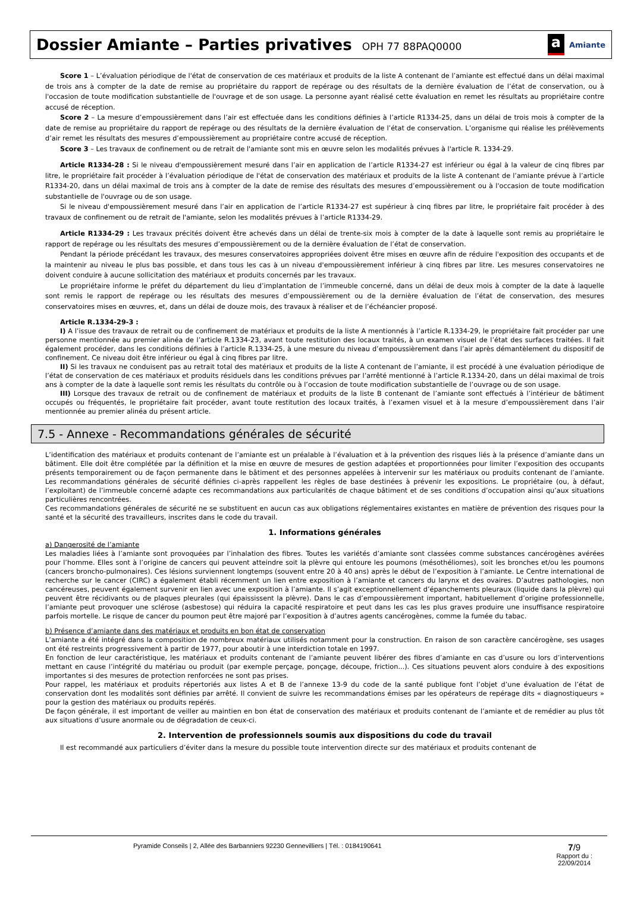Dossier Amiante – Parties privatives OPH 77 88PAQ0000
a Amiante
Score 1 – L’évaluation périodique de l'état de conservation de ces matériaux et produits de la liste A contenant de l’amiante est effectué dans un délai maximal de trois ans à compter de la date de remise au propriétaire du rapport de repérage ou des résultats de la dernière évaluation de l’état de conservation, ou à l'occasion de toute modification substantielle de l'ouvrage et de son usage. La personne ayant réalisé cette évaluation en remet les résultats au propriétaire contre accusé de réception.
Score 2 – La mesure d’empoussièrement dans l’air est effectuée dans les conditions définies à l’article R1334-25, dans un délai de trois mois à compter de la date de remise au propriétaire du rapport de repérage ou des résultats de la dernière évaluation de l’état de conservation. L’organisme qui réalise les prélèvements d’air remet les résultats des mesures d’empoussièrement au propriétaire contre accusé de réception.
Score 3 – Les travaux de confinement ou de retrait de l'amiante sont mis en œuvre selon les modalités prévues à l'article R. 1334-29.
Article R1334-28 : Si le niveau d'empoussièrement mesuré dans l’air en application de l’article R1334-27 est inférieur ou égal à la valeur de cinq fibres par litre, le propriétaire fait procéder à l’évaluation périodique de l'état de conservation des matériaux et produits de la liste A contenant de l’amiante prévue à l’article R1334-20, dans un délai maximal de trois ans à compter de la date de remise des résultats des mesures d’empoussièrement ou à l'occasion de toute modification substantielle de l'ouvrage ou de son usage.
Si le niveau d'empoussièrement mesuré dans l’air en application de l’article R1334-27 est supérieur à cinq fibres par litre, le propriétaire fait procéder à des travaux de confinement ou de retrait de l'amiante, selon les modalités prévues à l’article R1334-29.
Article R1334-29 : Les travaux précités doivent être achevés dans un délai de trente-six mois à compter de la date à laquelle sont remis au propriétaire le rapport de repérage ou les résultats des mesures d’empoussièrement ou de la dernière évaluation de l’état de conservation.
Pendant la période précédant les travaux, des mesures conservatoires appropriées doivent être mises en œuvre afin de réduire l'exposition des occupants et de la maintenir au niveau le plus bas possible, et dans tous les cas à un niveau d'empoussièrement inférieur à cinq fibres par litre. Les mesures conservatoires ne doivent conduire à aucune sollicitation des matériaux et produits concernés par les travaux.
Le propriétaire informe le préfet du département du lieu d’implantation de l’immeuble concerné, dans un délai de deux mois à compter de la date à laquelle sont remis le rapport de repérage ou les résultats des mesures d’empoussièrement ou de la dernière évaluation de l’état de conservation, des mesures conservatoires mises en œuvres, et, dans un délai de douze mois, des travaux à réaliser et de l’échéancier proposé.
Article R.1334-29-3 :
I) A l’issue des travaux de retrait ou de confinement de matériaux et produits de la liste A mentionnés à l’article R.1334-29, le propriétaire fait procéder par une personne mentionnée au premier alinéa de l’article R.1334-23, avant toute restitution des locaux traités, à un examen visuel de l’état des surfaces traitées. Il fait également procéder, dans les conditions définies à l’article R.1334-25, à une mesure du niveau d’empoussièrement dans l’air après démantèlement du dispositif de confinement. Ce niveau doit être inférieur ou égal à cinq fibres par litre.
II) Si les travaux ne conduisent pas au retrait total des matériaux et produits de la liste A contenant de l’amiante, il est procédé à une évaluation périodique de l’état de conservation de ces matériaux et produits résiduels dans les conditions prévues par l’arrêté mentionné à l’article R.1334-20, dans un délai maximal de trois ans à compter de la date à laquelle sont remis les résultats du contrôle ou à l’occasion de toute modification substantielle de l’ouvrage ou de son usage.
III) Lorsque des travaux de retrait ou de confinement de matériaux et produits de la liste B contenant de l’amiante sont effectués à l’intérieur de bâtiment occupés ou fréquentés, le propriétaire fait procéder, avant toute restitution des locaux traités, à l’examen visuel et à la mesure d’empoussièrement dans l’air mentionnée au premier alinéa du présent article.
7.5 - Annexe - Recommandations générales de sécurité
L’identification des matériaux et produits contenant de l’amiante est un préalable à l’évaluation et à la prévention des risques liés à la présence d’amiante dans un bâtiment. Elle doit être complétée par la définition et la mise en œuvre de mesures de gestion adaptées et proportionnées pour limiter l’exposition des occupants présents temporairement ou de façon permanente dans le bâtiment et des personnes appelées à intervenir sur les matériaux ou produits contenant de l’amiante. Les recommandations générales de sécurité définies ci-après rappellent les règles de base destinées à prévenir les expositions. Le propriétaire (ou, à défaut, l’exploitant) de l’immeuble concerné adapte ces recommandations aux particularités de chaque bâtiment et de ses conditions d’occupation ainsi qu’aux situations particulières rencontrées.
Ces recommandations générales de sécurité ne se substituent en aucun cas aux obligations réglementaires existantes en matière de prévention des risques pour la santé et la sécurité des travailleurs, inscrites dans le code du travail.
1. Informations générales
a) Dangerosité de l’amiante
Les maladies liées à l’amiante sont provoquées par l’inhalation des fibres. Toutes les variétés d’amiante sont classées comme substances cancérogènes avérées pour l’homme. Elles sont à l’origine de cancers qui peuvent atteindre soit la plèvre qui entoure les poumons (mésothéliomes), soit les bronches et/ou les poumons (cancers broncho-pulmonaires). Ces lésions surviennent longtemps (souvent entre 20 à 40 ans) après le début de l’exposition à l’amiante. Le Centre international de recherche sur le cancer (CIRC) a également établi récemment un lien entre exposition à l’amiante et cancers du larynx et des ovaires. D’autres pathologies, non cancéreuses, peuvent également survenir en lien avec une exposition à l’amiante. Il s’agit exceptionnellement d’épanchements pleuraux (liquide dans la plèvre) qui peuvent être récidivants ou de plaques pleurales (qui épaississent la plèvre). Dans le cas d’empoussièrement important, habituellement d’origine professionnelle, l’amiante peut provoquer une sclérose (asbestose) qui réduira la capacité respiratoire et peut dans les cas les plus graves produire une insuffisance respiratoire parfois mortelle. Le risque de cancer du poumon peut être majoré par l’exposition à d’autres agents cancérogènes, comme la fumée du tabac.
b) Présence d’amiante dans des matériaux et produits en bon état de conservation
L’amiante a été intégré dans la composition de nombreux matériaux utilisés notamment pour la construction. En raison de son caractère cancérogène, ses usages ont été restreints progressivement à partir de 1977, pour aboutir à une interdiction totale en 1997.
En fonction de leur caractéristique, les matériaux et produits contenant de l’amiante peuvent libérer des fibres d’amiante en cas d’usure ou lors d’interventions mettant en cause l’intégrité du matériau ou produit (par exemple perçage, ponçage, découpe, friction...). Ces situations peuvent alors conduire à des expositions importantes si des mesures de protection renforcées ne sont pas prises.
Pour rappel, les matériaux et produits répertoriés aux listes A et B de l’annexe 13-9 du code de la santé publique font l’objet d’une évaluation de l’état de conservation dont les modalités sont définies par arrêté. Il convient de suivre les recommandations émises par les opérateurs de repérage dits « diagnostiqueurs » pour la gestion des matériaux ou produits repérés.
De façon générale, il est important de veiller au maintien en bon état de conservation des matériaux et produits contenant de l’amiante et de remédier au plus tôt aux situations d’usure anormale ou de dégradation de ceux-ci.
2. Intervention de professionnels soumis aux dispositions du code du travail
Il est recommandé aux particuliers d’éviter dans la mesure du possible toute intervention directe sur des matériaux et produits contenant de
Pyramide Conseils | 2, Allée des Barbanniers 92230 Gennevilliers | Tél. : 0184190641
7/9
Rapport du :
22/09/2014